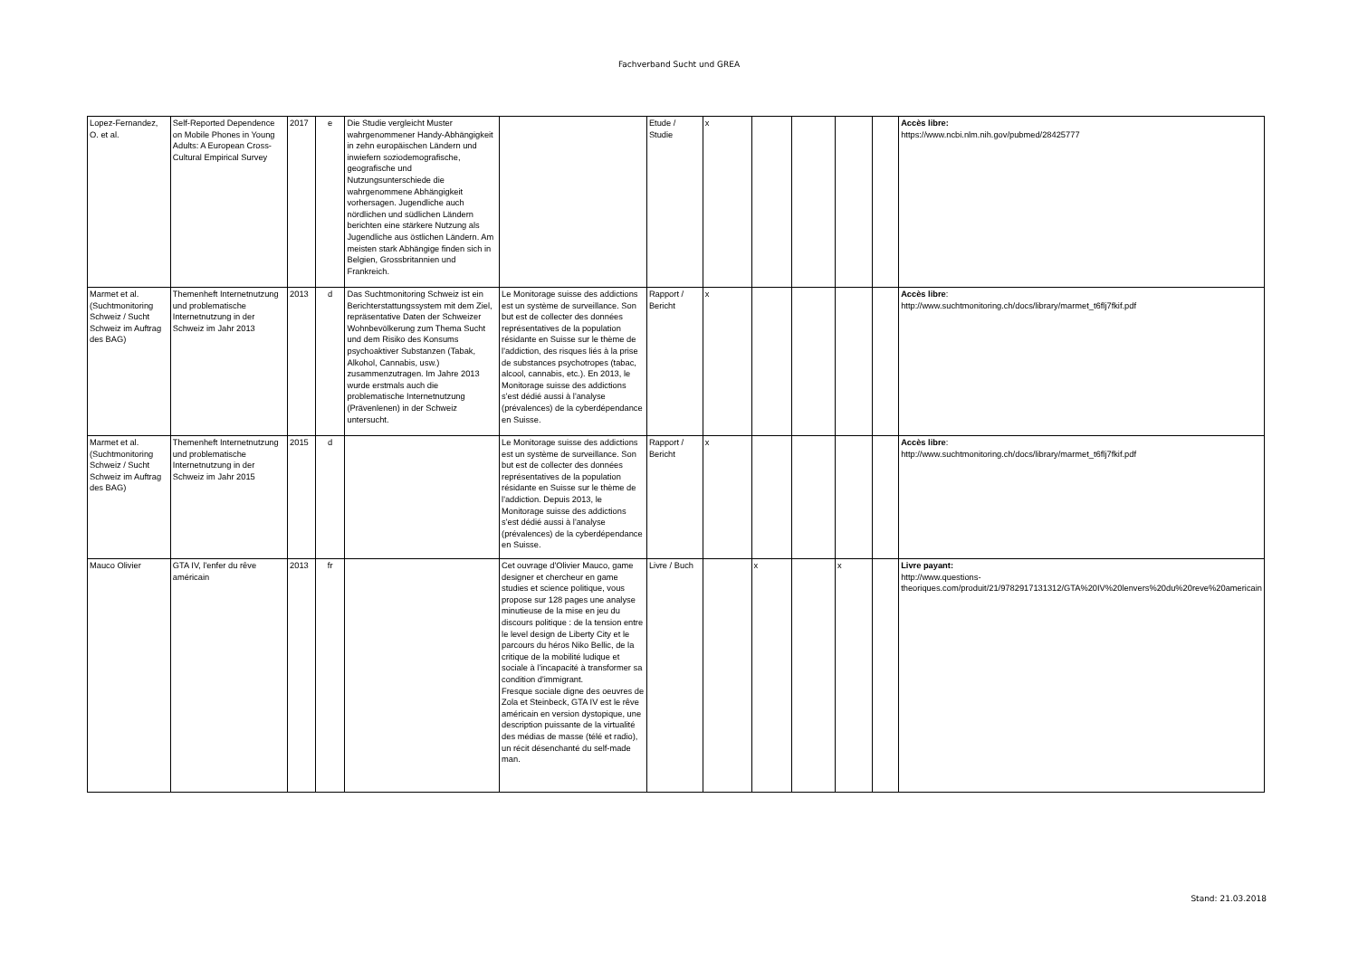Fachverband Sucht und GREA
| Lopez-Fernandez, O. et al. | Self-Reported Dependence on Mobile Phones in Young Adults: A European Cross-Cultural Empirical Survey | 2017 | e | Die Studie vergleicht Muster wahrgenommener Handy-Abhängigkeit in zehn europäischen Ländern und inwiefern soziodemografische, geografische und Nutzungsunterschiede die wahrgenommene Abhängigkeit vorhersagen. Jugendliche auch nördlichen und südlichen Ländern berichten eine stärkere Nutzung als Jugendliche aus östlichen Ländern. Am meisten stark Abhängige finden sich in Belgien, Grossbritannien und Frankreich. | | Etude / Studie | x | | | | | Accès libre: https://www.ncbi.nlm.nih.gov/pubmed/28425777 |
| Marmet et al. (Suchtmonitoring Schweiz / Sucht Schweiz im Auftrag des BAG) | Themenheft Internetnutzung und problematische Internetnutzung in der Schweiz im Jahr 2013 | 2013 | d | Das Suchtmonitoring Schweiz ist ein Berichterstattungssystem mit dem Ziel, repräsentative Daten der Schweizer Wohnbevölkerung zum Thema Sucht und dem Risiko des Konsums psychoaktiver Substanzen (Tabak, Alkohol, Cannabis, usw.) zusammenzutragen. Im Jahre 2013 wurde erstmals auch die problematische Internetnutzung (Prävenlenen) in der Schweiz untersucht. | Le Monitorage suisse des addictions est un système de surveillance. Son but est de collecter des données représentatives de la population résidante en Suisse sur le thème de l'addiction, des risques liés à la prise de substances psychotropes (tabac, alcool, cannabis, etc.). En 2013, le Monitorage suisse des addictions s'est dédié aussi à l'analyse (prévalences) de la cyberdépendance en Suisse. | Rapport / Bericht | x | | | | | Accès libre : http://www.suchtmonitoring.ch/docs/library/marmet_t6flj7fkif.pdf |
| Marmet et al. (Suchtmonitoring Schweiz / Sucht Schweiz im Auftrag des BAG) | Themenheft Internetnutzung und problematische Internetnutzung in der Schweiz im Jahr 2015 | 2015 | d | | Le Monitorage suisse des addictions est un système de surveillance. Son but est de collecter des données représentatives de la population résidante en Suisse sur le thème de l'addiction. Depuis 2013, le Monitorage suisse des addictions s'est dédié aussi à l'analyse (prévalences) de la cyberdépendance en Suisse. | Rapport / Bericht | x | | | | | Accès libre : http://www.suchtmonitoring.ch/docs/library/marmet_t6flj7fkif.pdf |
| Mauco Olivier | GTA IV, l'enfer du rêve américain | 2013 | fr | | Cet ouvrage d'Olivier Mauco, game designer et chercheur en game studies et science politique, vous propose sur 128 pages une analyse minutieuse de la mise en jeu du discours politique : de la tension entre le level design de Liberty City et le parcours du héros Niko Bellic, de la critique de la mobilité ludique et sociale à l'incapacité à transformer sa condition d'immigrant. Fresque sociale digne des oeuvres de Zola et Steinbeck, GTA IV est le rêve américain en version dystopique, une description puissante de la virtualité des médias de masse (télé et radio), un récit désenchanté du self-made man. | Livre / Buch | | x | | x | | Livre payant: http://www.questions-theoriques.com/produit/21/9782917131312/GTA%20IV%20lenvers%20du%20reve%20americain |
Stand: 21.03.2018